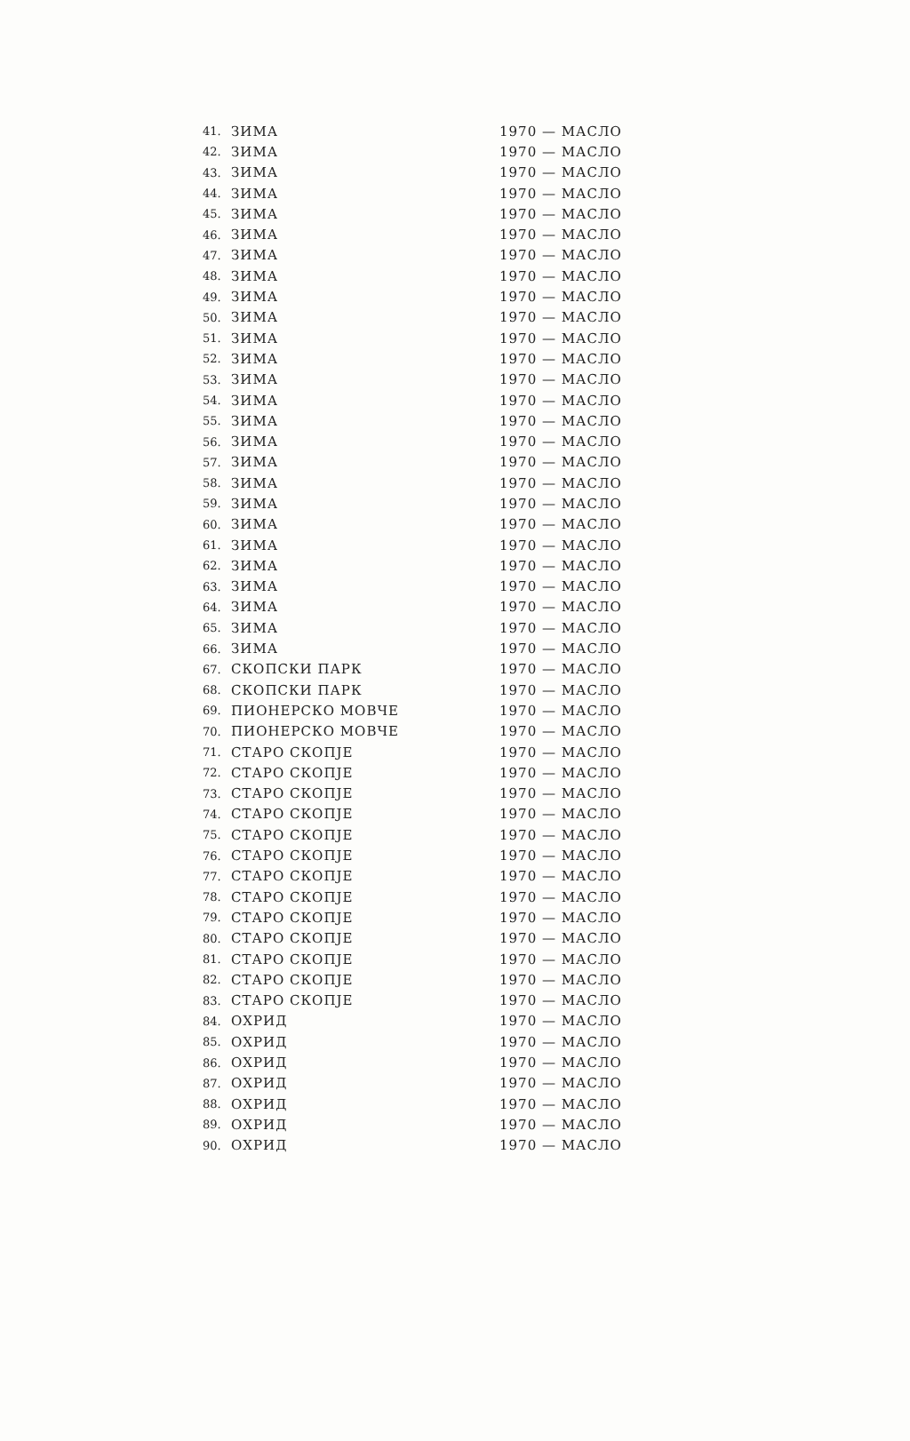| 41. | ЗИМА | 1970 — МАСЛО |
| 42. | ЗИМА | 1970 — МАСЛО |
| 43. | ЗИМА | 1970 — МАСЛО |
| 44. | ЗИМА | 1970 — МАСЛО |
| 45. | ЗИМА | 1970 — МАСЛО |
| 46. | ЗИМА | 1970 — МАСЛО |
| 47. | ЗИМА | 1970 — МАСЛО |
| 48. | ЗИМА | 1970 — МАСЛО |
| 49. | ЗИМА | 1970 — МАСЛО |
| 50. | ЗИМА | 1970 — МАСЛО |
| 51. | ЗИМА | 1970 — МАСЛО |
| 52. | ЗИМА | 1970 — МАСЛО |
| 53. | ЗИМА | 1970 — МАСЛО |
| 54. | ЗИМА | 1970 — МАСЛО |
| 55. | ЗИМА | 1970 — МАСЛО |
| 56. | ЗИМА | 1970 — МАСЛО |
| 57. | ЗИМА | 1970 — МАСЛО |
| 58. | ЗИМА | 1970 — МАСЛО |
| 59. | ЗИМА | 1970 — МАСЛО |
| 60. | ЗИМА | 1970 — МАСЛО |
| 61. | ЗИМА | 1970 — МАСЛО |
| 62. | ЗИМА | 1970 — МАСЛО |
| 63. | ЗИМА | 1970 — МАСЛО |
| 64. | ЗИМА | 1970 — МАСЛО |
| 65. | ЗИМА | 1970 — МАСЛО |
| 66. | ЗИМА | 1970 — МАСЛО |
| 67. | СКОПСКИ ПАРК | 1970 — МАСЛО |
| 68. | СКОПСКИ ПАРК | 1970 — МАСЛО |
| 69. | ПИОНЕРСКО МОВЧЕ | 1970 — МАСЛО |
| 70. | ПИОНЕРСКО МОВЧЕ | 1970 — МАСЛО |
| 71. | СТАРО СКОПЈЕ | 1970 — МАСЛО |
| 72. | СТАРО СКОПЈЕ | 1970 — МАСЛО |
| 73. | СТАРО СКОПЈЕ | 1970 — МАСЛО |
| 74. | СТАРО СКОПЈЕ | 1970 — МАСЛО |
| 75. | СТАРО СКОПЈЕ | 1970 — МАСЛО |
| 76. | СТАРО СКОПЈЕ | 1970 — МАСЛО |
| 77. | СТАРО СКОПЈЕ | 1970 — МАСЛО |
| 78. | СТАРО СКОПЈЕ | 1970 — МАСЛО |
| 79. | СТАРО СКОПЈЕ | 1970 — МАСЛО |
| 80. | СТАРО СКОПЈЕ | 1970 — МАСЛО |
| 81. | СТАРО СКОПЈЕ | 1970 — МАСЛО |
| 82. | СТАРО СКОПЈЕ | 1970 — МАСЛО |
| 83. | СТАРО СКОПЈЕ | 1970 — МАСЛО |
| 84. | ОХРИД | 1970 — МАСЛО |
| 85. | ОХРИД | 1970 — МАСЛО |
| 86. | ОХРИД | 1970 — МАСЛО |
| 87. | ОХРИД | 1970 — МАСЛО |
| 88. | ОХРИД | 1970 — МАСЛО |
| 89. | ОХРИД | 1970 — МАСЛО |
| 90. | ОХРИД | 1970 — МАСЛО |